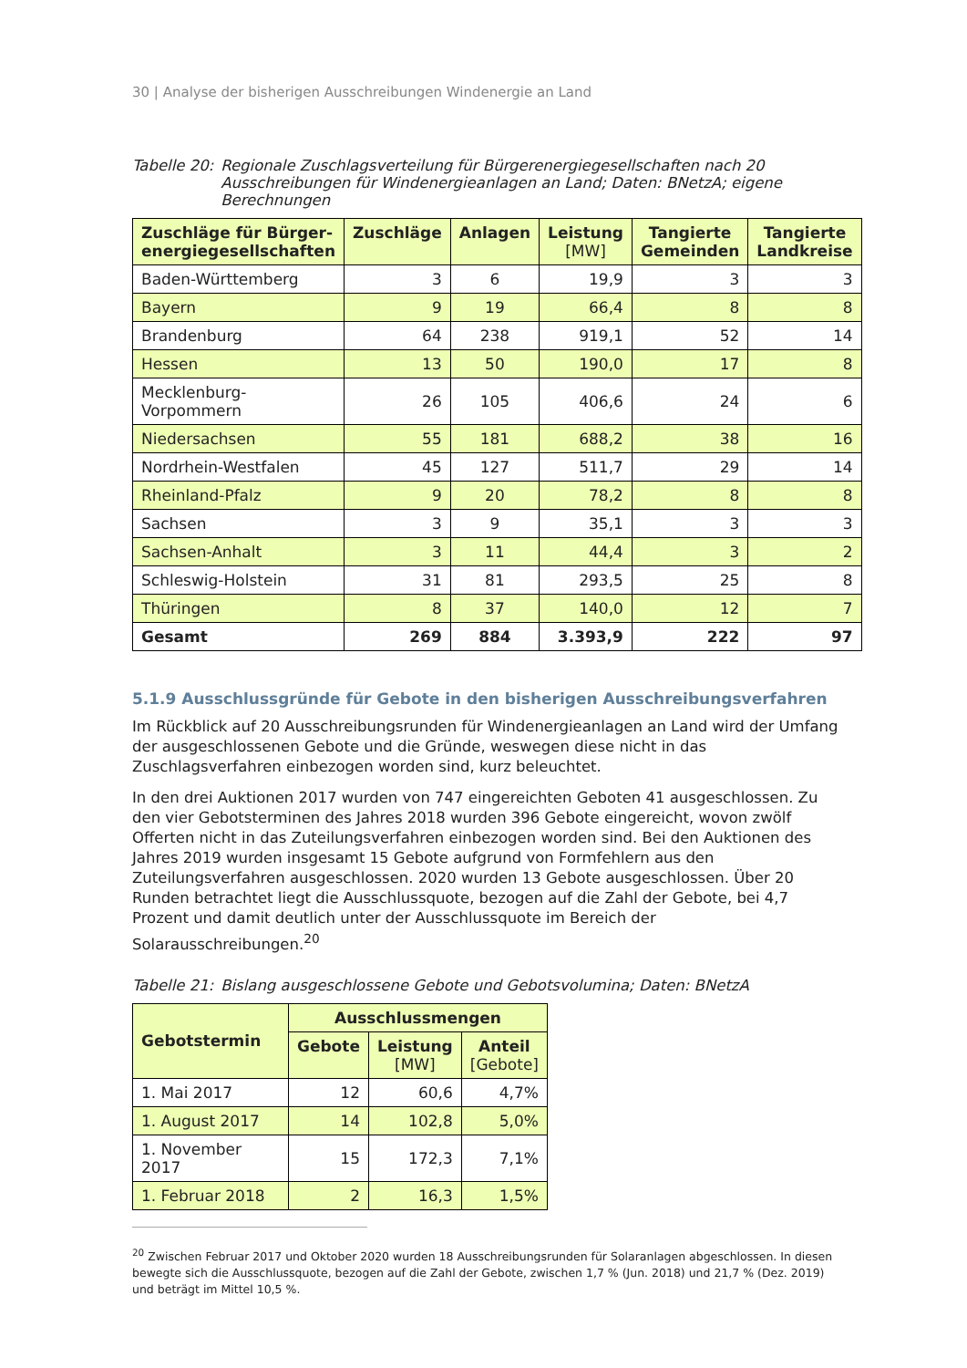30 | Analyse der bisherigen Ausschreibungen Windenergie an Land
Tabelle 20: Regionale Zuschlagsverteilung für Bürgerenergiegesellschaften nach 20 Ausschreibungen für Windenergieanlagen an Land; Daten: BNetzA; eigene Berechnungen
| Zuschläge für Bürger- energiegesellschaften | Zuschläge | Anlagen | Leistung [MW] | Tangierte Gemeinden | Tangierte Landkreise |
| --- | --- | --- | --- | --- | --- |
| Baden-Württemberg | 3 | 6 | 19,9 | 3 | 3 |
| Bayern | 9 | 19 | 66,4 | 8 | 8 |
| Brandenburg | 64 | 238 | 919,1 | 52 | 14 |
| Hessen | 13 | 50 | 190,0 | 17 | 8 |
| Mecklenburg-Vorpommern | 26 | 105 | 406,6 | 24 | 6 |
| Niedersachsen | 55 | 181 | 688,2 | 38 | 16 |
| Nordrhein-Westfalen | 45 | 127 | 511,7 | 29 | 14 |
| Rheinland-Pfalz | 9 | 20 | 78,2 | 8 | 8 |
| Sachsen | 3 | 9 | 35,1 | 3 | 3 |
| Sachsen-Anhalt | 3 | 11 | 44,4 | 3 | 2 |
| Schleswig-Holstein | 31 | 81 | 293,5 | 25 | 8 |
| Thüringen | 8 | 37 | 140,0 | 12 | 7 |
| Gesamt | 269 | 884 | 3.393,9 | 222 | 97 |
5.1.9 Ausschlussgründe für Gebote in den bisherigen Ausschreibungsverfahren
Im Rückblick auf 20 Ausschreibungsrunden für Windenergieanlagen an Land wird der Umfang der ausgeschlossenen Gebote und die Gründe, weswegen diese nicht in das Zuschlagsverfahren einbezogen worden sind, kurz beleuchtet.
In den drei Auktionen 2017 wurden von 747 eingereichten Geboten 41 ausgeschlossen. Zu den vier Gebotsterminen des Jahres 2018 wurden 396 Gebote eingereicht, wovon zwölf Offerten nicht in das Zuteilungsverfahren einbezogen worden sind. Bei den Auktionen des Jahres 2019 wurden insgesamt 15 Gebote aufgrund von Formfehlern aus den Zuteilungsverfahren ausgeschlossen. 2020 wurden 13 Gebote ausgeschlossen. Über 20 Runden betrachtet liegt die Ausschlussquote, bezogen auf die Zahl der Gebote, bei 4,7 Prozent und damit deutlich unter der Ausschlussquote im Bereich der Solarausschreibungen.<sup>20</sup>
Tabelle 21: Bislang ausgeschlossene Gebote und Gebotsvolumina; Daten: BNetzA
| Gebotstermin | Ausschlussmengen | | |
| --- | --- | --- | --- |
| | Gebote | Leistung [MW] | Anteil [Gebote] |
| 1. Mai 2017 | 12 | 60,6 | 4,7% |
| 1. August 2017 | 14 | 102,8 | 5,0% |
| 1. November 2017 | 15 | 172,3 | 7,1% |
| 1. Februar 2018 | 2 | 16,3 | 1,5% |
<sup>20</sup> Zwischen Februar 2017 und Oktober 2020 wurden 18 Ausschreibungsrunden für Solaranlagen abgeschlossen. In diesen bewegte sich die Ausschlussquote, bezogen auf die Zahl der Gebote, zwischen 1,7 % (Jun. 2018) und 21,7 % (Dez. 2019) und beträgt im Mittel 10,5 %.